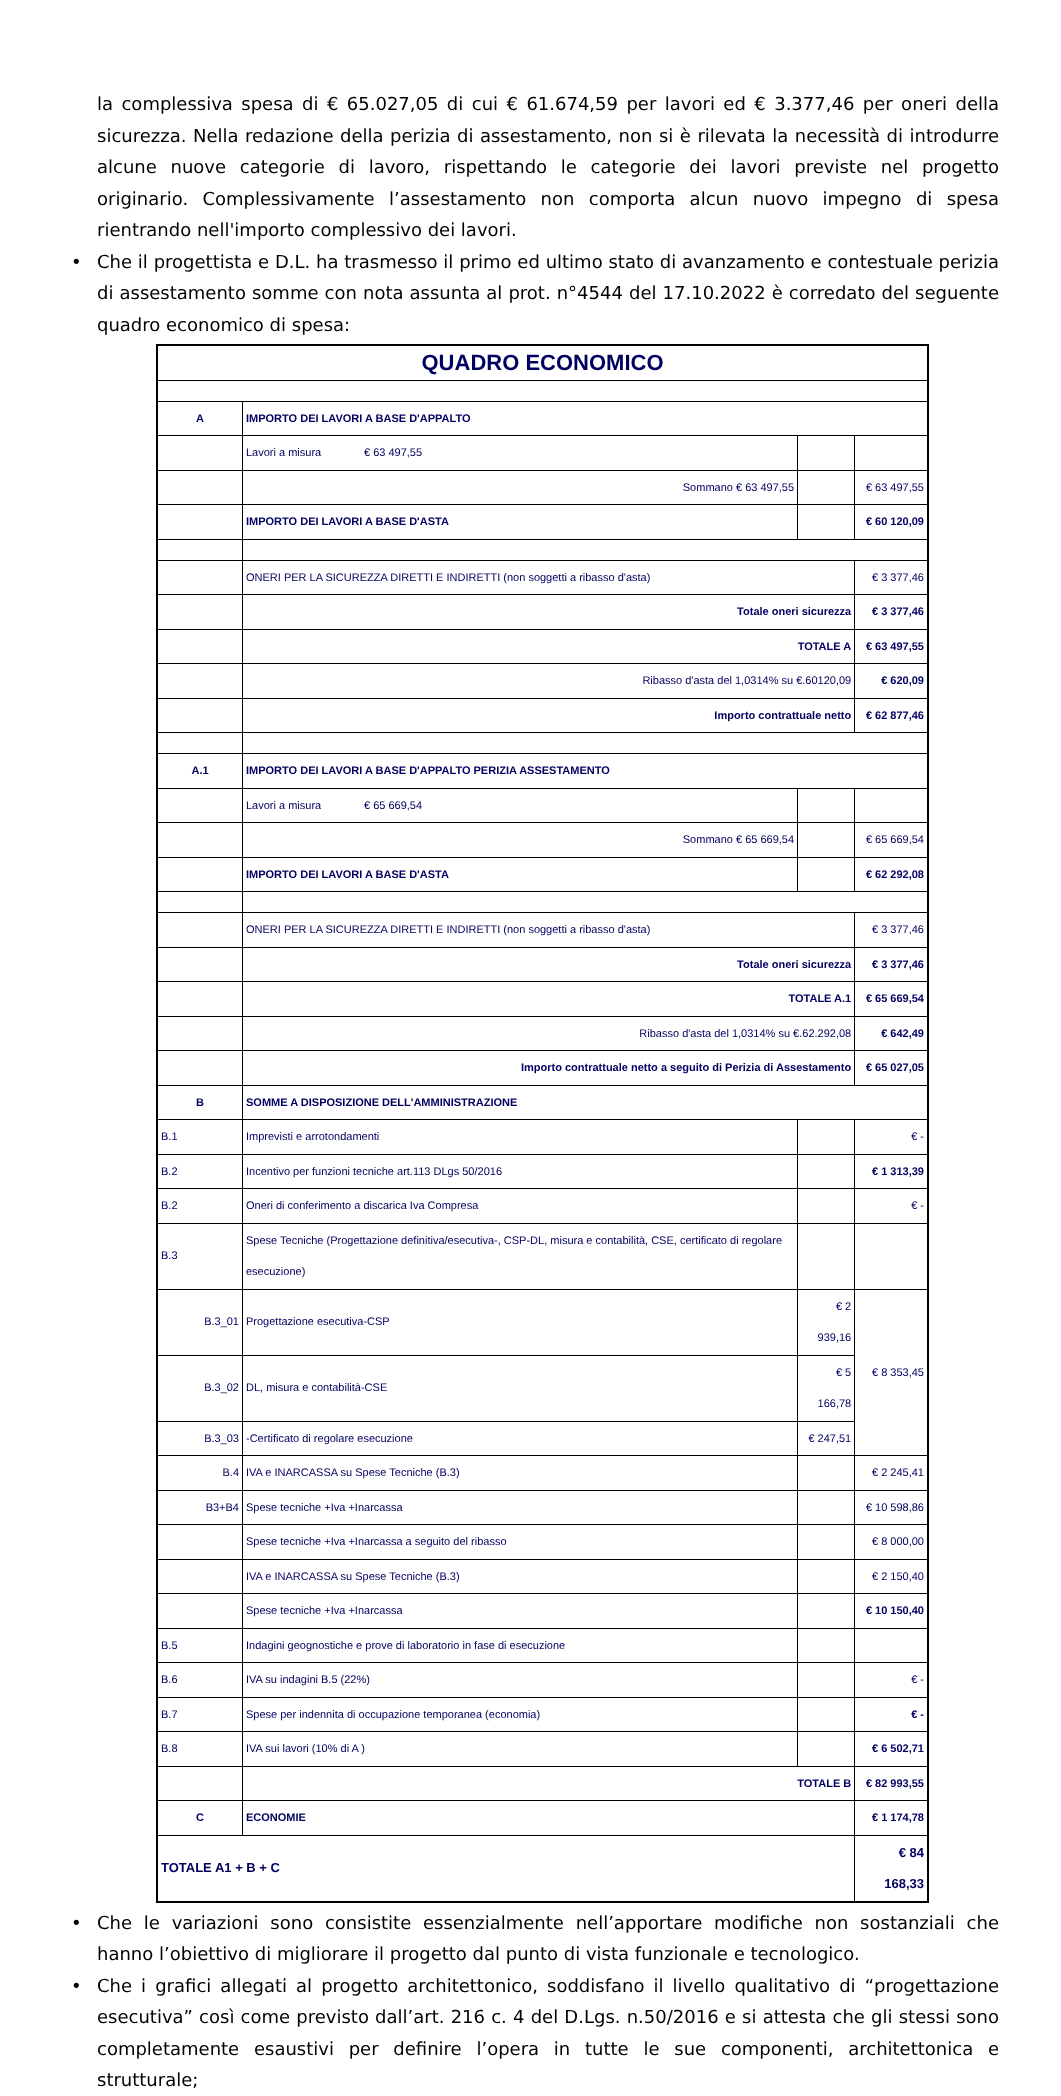la complessiva spesa di € 65.027,05 di cui € 61.674,59 per lavori ed € 3.377,46 per oneri della sicurezza. Nella redazione della perizia di assestamento, non si è rilevata la necessità di introdurre alcune nuove categorie di lavoro, rispettando le categorie dei lavori previste nel progetto originario. Complessivamente l’assestamento non comporta alcun nuovo impegno di spesa rientrando nell'importo complessivo dei lavori.
• Che il progettista e D.L. ha trasmesso il primo ed ultimo stato di avanzamento e contestuale perizia di assestamento somme con nota assunta al prot. n°4544 del 17.10.2022 è corredato del seguente quadro economico di spesa:
| QUADRO ECONOMICO | | | |
| A | IMPORTO DEI LAVORI A BASE D'APPALTO | | |
| | Lavori a misura € 63 497,55 | | |
| | Sommano € 63 497,55 | | € 63 497,55 |
| | IMPORTO DEI LAVORI A BASE D'ASTA | | € 60 120,09 |
| | ONERI PER LA SICUREZZA DIRETTI E INDIRETTI (non soggetti a ribasso d'asta) | | € 3 377,46 |
| | Totale oneri sicurezza | | € 3 377,46 |
| | TOTALE A | | € 63 497,55 |
| | Ribasso d'asta del 1,0314% su €.60120,09 | | € 620,09 |
| | Importo contrattuale netto | | € 62 877,46 |
| A.1 | IMPORTO DEI LAVORI A BASE D'APPALTO PERIZIA ASSESTAMENTO | | |
| | Lavori a misura € 65 669,54 | | |
| | Sommano € 65 669,54 | | € 65 669,54 |
| | IMPORTO DEI LAVORI A BASE D'ASTA | | € 62 292,08 |
| | ONERI PER LA SICUREZZA DIRETTI E INDIRETTI (non soggetti a ribasso d'asta) | | € 3 377,46 |
| | Totale oneri sicurezza | | € 3 377,46 |
| | TOTALE A.1 | | € 65 669,54 |
| | Ribasso d'asta del 1,0314% su €.62.292,08 | | € 642,49 |
| | Importo contrattuale netto a seguito di Perizia di Assestamento | | € 65 027,05 |
| B | SOMME A DISPOSIZIONE DELL'AMMINISTRAZIONE | | |
| B.1 | Imprevisti e arrotondamenti | | € - |
| B.2 | Incentivo per funzioni tecniche art.113 DLgs 50/2016 | | € 1 313,39 |
| B.2 | Oneri di conferimento a discarica Iva Compresa | | € - |
| B.3 | Spese Tecniche (Progettazione definitiva/esecutiva-, CSP-DL, misura e contabilità, CSE, certificato di regolare esecuzione) | | |
| B.3_01 | Progettazione esecutiva-CSP | € 2 939,16 | € 8 353,45 |
| B.3_02 | DL, misura e contabilità-CSE | € 5 166,78 | |
| B.3_03 | -Certificato di regolare esecuzione | € 247,51 | |
| B.4 | IVA e INARCASSA su Spese Tecniche (B.3) | | € 2 245,41 |
| B3+B4 | Spese tecniche +Iva +Inarcassa | | € 10 598,86 |
| | Spese tecniche +Iva +Inarcassa a seguito del ribasso | | € 8 000,00 |
| | IVA e INARCASSA su Spese Tecniche (B.3) | | € 2 150,40 |
| | Spese tecniche +Iva +Inarcassa | | € 10 150,40 |
| B.5 | Indagini geognostiche e prove di laboratorio in fase di esecuzione | | |
| B.6 | IVA su indagini B.5 (22%) | | € - |
| B.7 | Spese per indennita di occupazione temporanea (economia) | | € - |
| B.8 | IVA sui lavori (10% di A ) | | € 6 502,71 |
| | TOTALE B | | € 82 993,55 |
| C | ECONOMIE | | € 1 174,78 |
| TOTALE A1 + B + C | | | € 84 168,33 |
• Che le variazioni sono consistite essenzialmente nell’apportare modifiche non sostanziali che hanno l’obiettivo di migliorare il progetto dal punto di vista funzionale e tecnologico.
• Che i grafici allegati al progetto architettonico, soddisfano il livello qualitativo di “progettazione esecutiva” così come previsto dall’art. 216 c. 4 del D.Lgs. n.50/2016 e si attesta che gli stessi sono completamente esaustivi per definire l’opera in tutte le sue componenti, architettonica e strutturale;